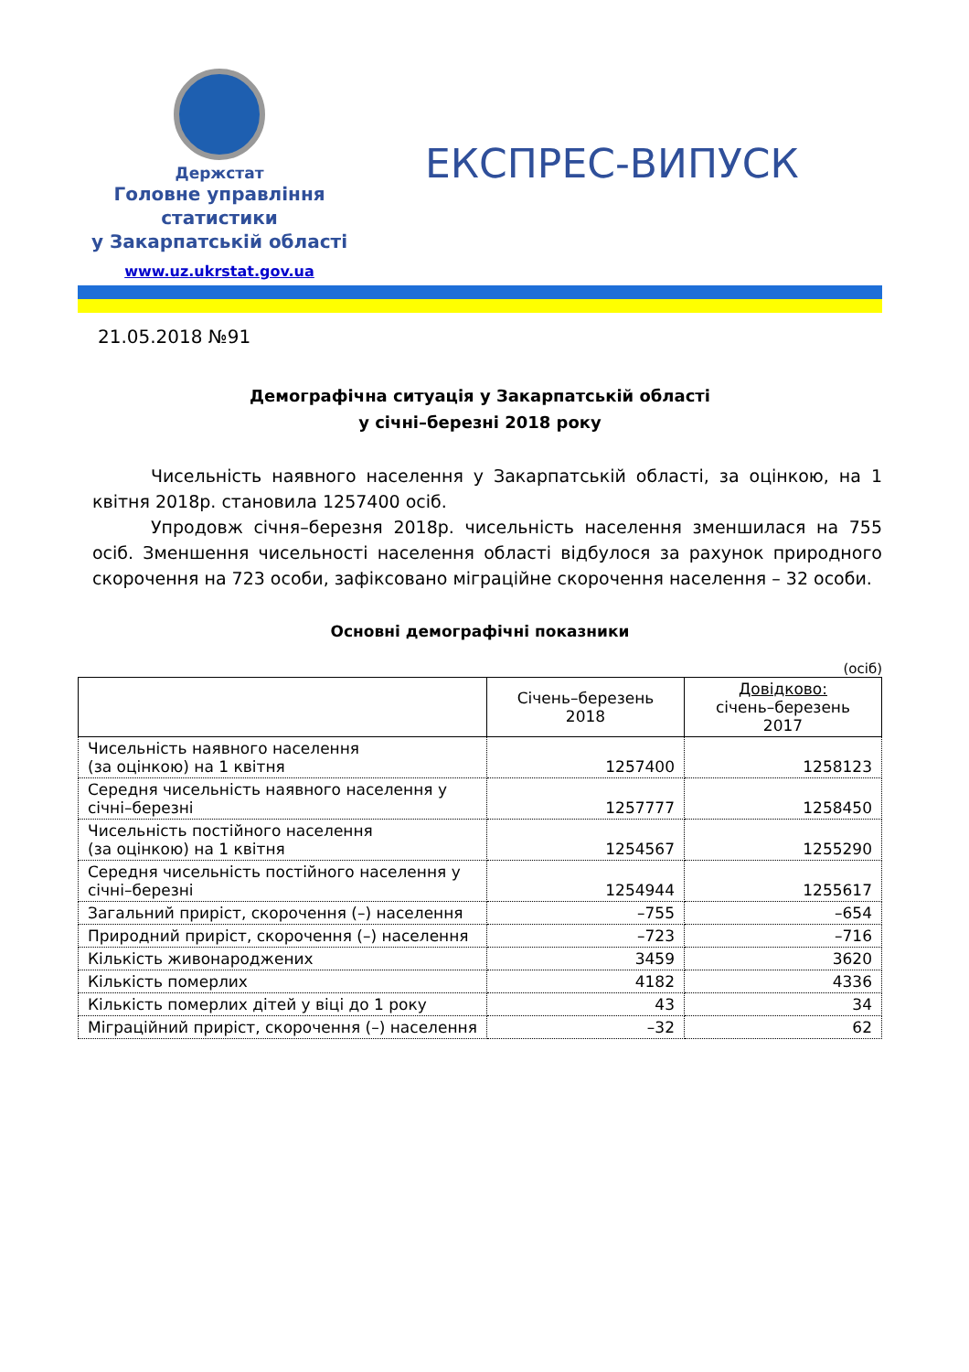Держстат
Головне управління
статистики
у Закарпатській області
www.uz.ukrstat.gov.ua
ЕКСПРЕС-ВИПУСК
21.05.2018 №91
Демографічна ситуація у Закарпатській області
у січні–березні 2018 року
Чисельність наявного населення у Закарпатській області, за оцінкою, на 1 квітня 2018р. становила 1257400 осіб.
Упродовж січня–березня 2018р. чисельність населення зменшилася на 755 осіб. Зменшення чисельності населення області відбулося за рахунок природного скорочення на 723 особи, зафіксовано міграційне скорочення населення – 32 особи.
Основні демографічні показники
(осіб)
| | Січень–березень 2018 | Довідково: січень–березень 2017 |
| --- | --- | --- |
| Чисельність наявного населення (за оцінкою) на 1 квітня | 1257400 | 1258123 |
| Середня чисельність наявного населення у січні–березні | 1257777 | 1258450 |
| Чисельність постійного населення (за оцінкою) на 1 квітня | 1254567 | 1255290 |
| Середня чисельність постійного населення у січні–березні | 1254944 | 1255617 |
| Загальний приріст, скорочення (–) населення | –755 | –654 |
| Природний приріст, скорочення (–) населення | –723 | –716 |
| Кількість живонароджених | 3459 | 3620 |
| Кількість померлих | 4182 | 4336 |
| Кількість померлих дітей у віці до 1 року | 43 | 34 |
| Міграційний приріст, скорочення (–) населення | –32 | 62 |